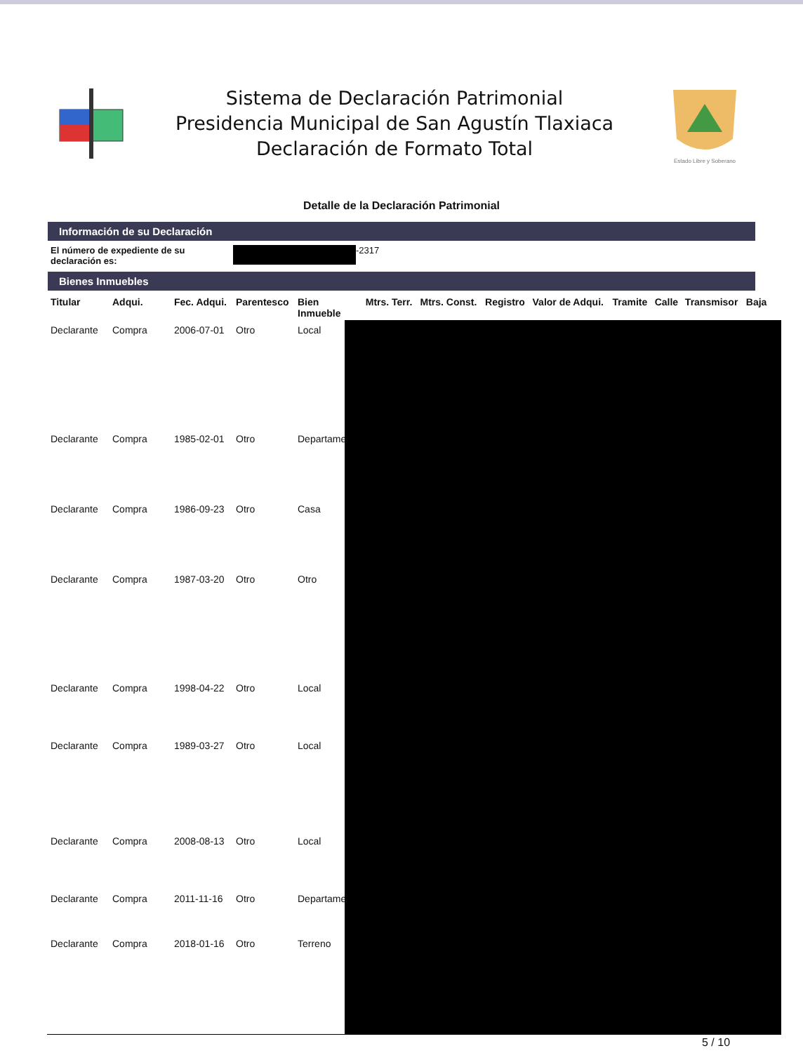Sistema de Declaración Patrimonial
Presidencia Municipal de San Agustín Tlaxiaca
Declaración de Formato Total
Estado Libre y Soberano
Detalle de la Declaración Patrimonial
Información de su Declaración
El número de expediente de su declaración es: -2317
Bienes Inmuebles
| Titular | Adqui. | Fec. Adqui. | Parentesco | Bien Inmueble | Mtrs. Terr. | Mtrs. Const. | Registro | Valor de Adqui. | Tramite | Calle | Transmisor | Baja |
| --- | --- | --- | --- | --- | --- | --- | --- | --- | --- | --- | --- | --- |
| Declarante | Compra | 2006-07-01 | Otro | Local | | | | | | | | |
| Declarante | Compra | 1985-02-01 | Otro | Departamento | | | | | | | | |
| Declarante | Compra | 1986-09-23 | Otro | Casa | | | | | | | | |
| Declarante | Compra | 1987-03-20 | Otro | Otro | | | | | | | | |
| Declarante | Compra | 1998-04-22 | Otro | Local | | | | | | | | |
| Declarante | Compra | 1989-03-27 | Otro | Local | | | | | | | | |
| Declarante | Compra | 2008-08-13 | Otro | Local | | | | | | | | |
| Declarante | Compra | 2011-11-16 | Otro | Departamento | | | | | | | | |
| Declarante | Compra | 2018-01-16 | Otro | Terreno | | | | | | | | |
5 / 10